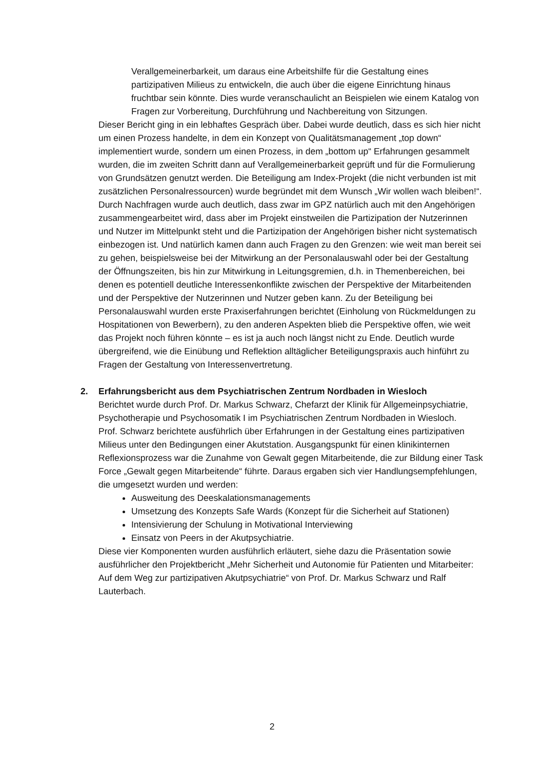Verallgemeinerbarkeit, um daraus eine Arbeitshilfe für die Gestaltung eines partizipativen Milieus zu entwickeln, die auch über die eigene Einrichtung hinaus fruchtbar sein könnte. Dies wurde veranschaulicht an Beispielen wie einem Katalog von Fragen zur Vorbereitung, Durchführung und Nachbereitung von Sitzungen.
Dieser Bericht ging in ein lebhaftes Gespräch über. Dabei wurde deutlich, dass es sich hier nicht um einen Prozess handelte, in dem ein Konzept von Qualitätsmanagement „top down“ implementiert wurde, sondern um einen Prozess, in dem „bottom up“ Erfahrungen gesammelt wurden, die im zweiten Schritt dann auf Verallgemeinerbarkeit geprüft und für die Formulierung von Grundsätzen genutzt werden. Die Beteiligung am Index-Projekt (die nicht verbunden ist mit zusätzlichen Personalressourcen) wurde begründet mit dem Wunsch „Wir wollen wach bleiben!“. Durch Nachfragen wurde auch deutlich, dass zwar im GPZ natürlich auch mit den Angehörigen zusammengearbeitet wird, dass aber im Projekt einstweilen die Partizipation der Nutzerinnen und Nutzer im Mittelpunkt steht und die Partizipation der Angehörigen bisher nicht systematisch einbezogen ist. Und natürlich kamen dann auch Fragen zu den Grenzen: wie weit man bereit sei zu gehen, beispielsweise bei der Mitwirkung an der Personalauswahl oder bei der Gestaltung der Öffnungszeiten, bis hin zur Mitwirkung in Leitungsgremien, d.h. in Themenbereichen, bei denen es potentiell deutliche Interessenkonflikte zwischen der Perspektive der Mitarbeitenden und der Perspektive der Nutzerinnen und Nutzer geben kann. Zu der Beteiligung bei Personalauswahl wurden erste Praxiserfahrungen berichtet (Einholung von Rückmeldungen zu Hospitationen von Bewerbern), zu den anderen Aspekten blieb die Perspektive offen, wie weit das Projekt noch führen könnte – es ist ja auch noch längst nicht zu Ende. Deutlich wurde übergreifend, wie die Einübung und Reflektion alltäglicher Beteiligungspraxis auch hinführt zu Fragen der Gestaltung von Interessenvertretung.
2. Erfahrungsbericht aus dem Psychiatrischen Zentrum Nordbaden in Wiesloch
Berichtet wurde durch Prof. Dr. Markus Schwarz, Chefarzt der Klinik für Allgemeinpsychiatrie, Psychotherapie und Psychosomatik I im Psychiatrischen Zentrum Nordbaden in Wiesloch.
Prof. Schwarz berichtete ausführlich über Erfahrungen in der Gestaltung eines partizipativen Milieus unter den Bedingungen einer Akutstation. Ausgangspunkt für einen klinikinternen Reflexionsprozess war die Zunahme von Gewalt gegen Mitarbeitende, die zur Bildung einer Task Force „Gewalt gegen Mitarbeitende“ führte. Daraus ergaben sich vier Handlungsempfehlungen, die umgesetzt wurden und werden:
Ausweitung des Deeskalationsmanagements
Umsetzung des Konzepts Safe Wards (Konzept für die Sicherheit auf Stationen)
Intensivierung der Schulung in Motivational Interviewing
Einsatz von Peers in der Akutpsychiatrie.
Diese vier Komponenten wurden ausführlich erläutert, siehe dazu die Präsentation sowie ausführlicher den Projektbericht „Mehr Sicherheit und Autonomie für Patienten und Mitarbeiter: Auf dem Weg zur partizipativen Akutpsychiatrie“ von Prof. Dr. Markus Schwarz und Ralf Lauterbach.
2